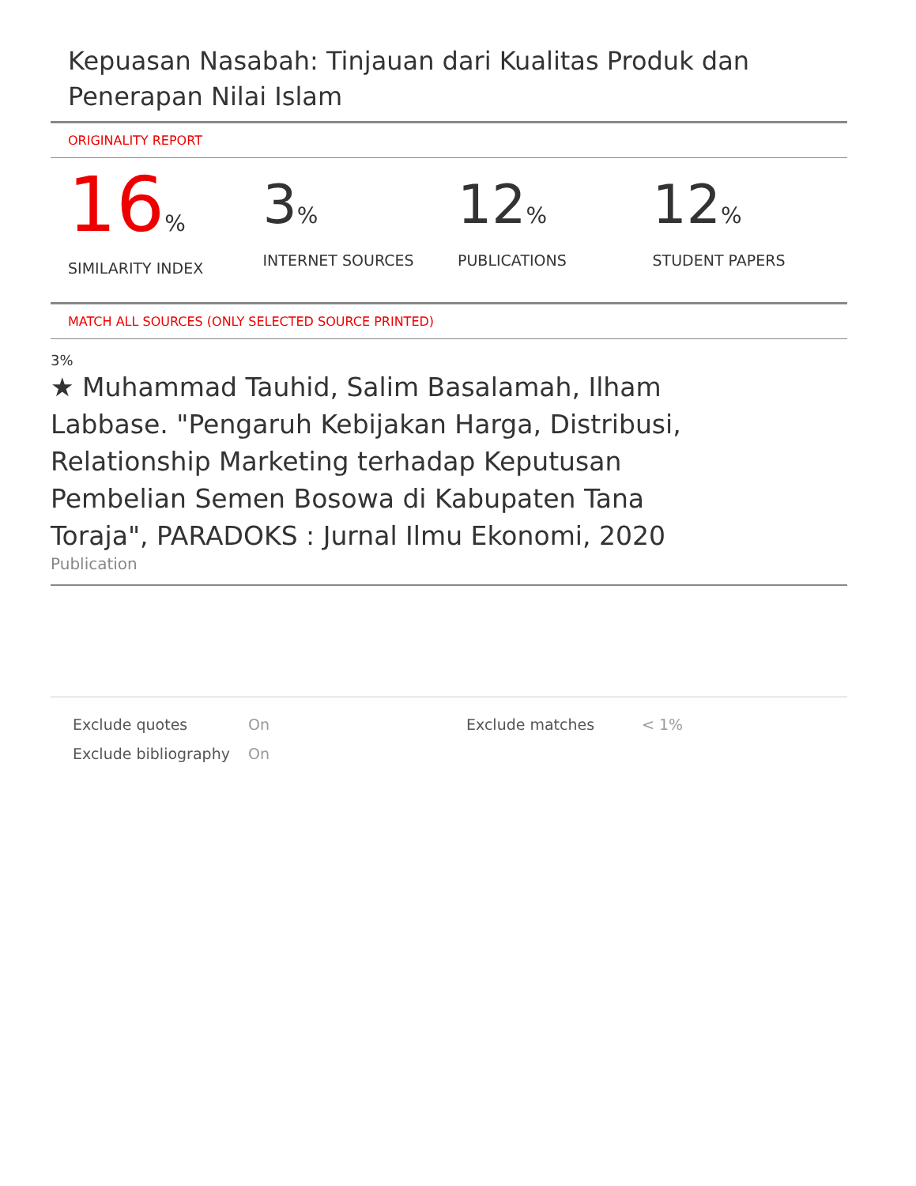Kepuasan Nasabah: Tinjauan dari Kualitas Produk dan Penerapan Nilai Islam
ORIGINALITY REPORT
16%
SIMILARITY INDEX
3%
INTERNET SOURCES
12%
PUBLICATIONS
12%
STUDENT PAPERS
MATCH ALL SOURCES (ONLY SELECTED SOURCE PRINTED)
3%
★ Muhammad Tauhid, Salim Basalamah, Ilham Labbase. "Pengaruh Kebijakan Harga, Distribusi, Relationship Marketing terhadap Keputusan Pembelian Semen Bosowa di Kabupaten Tana Toraja", PARADOKS : Jurnal Ilmu Ekonomi, 2020
Publication
Exclude quotes
Exclude bibliography
On
On
Exclude matches < 1%